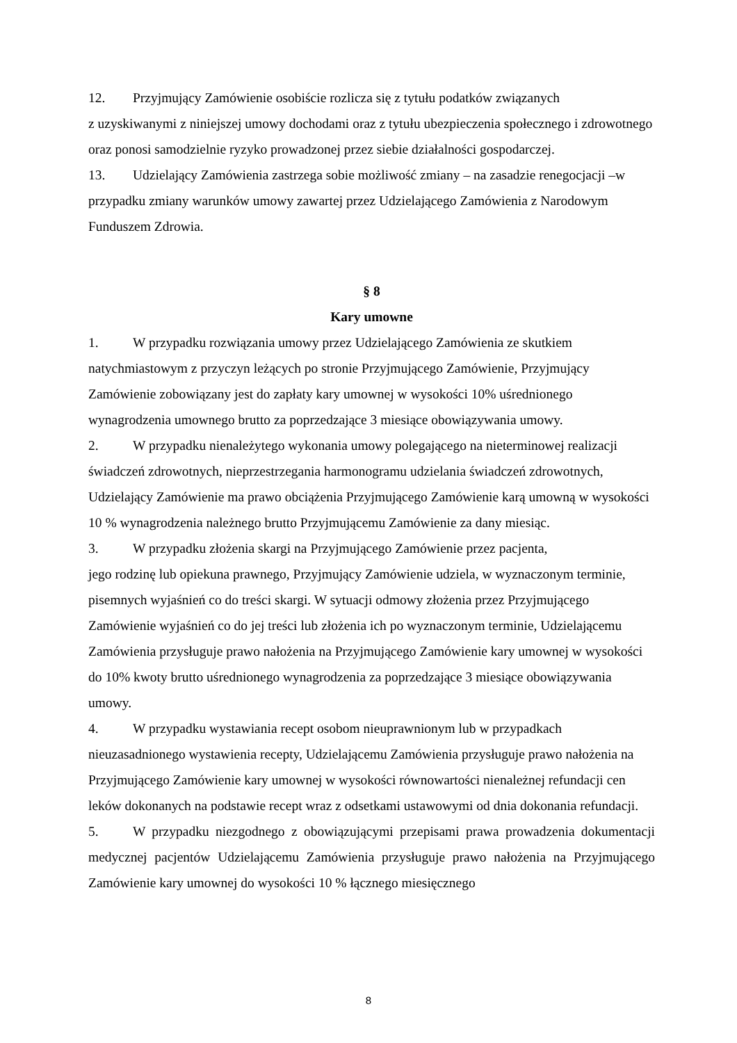12. Przyjmujący Zamówienie osobiście rozlicza się z tytułu podatków związanych
z uzyskiwanymi z niniejszej umowy dochodami oraz z tytułu ubezpieczenia społecznego i zdrowotnego oraz ponosi samodzielnie ryzyko prowadzonej przez siebie działalności gospodarczej.
13. Udzielający Zamówienia zastrzega sobie możliwość zmiany – na zasadzie renegocjacji –w przypadku zmiany warunków umowy zawartej przez Udzielającego Zamówienia z Narodowym Funduszem Zdrowia.
§ 8
Kary umowne
1. W przypadku rozwiązania umowy przez Udzielającego Zamówienia ze skutkiem natychmiastowym z przyczyn leżących po stronie Przyjmującego Zamówienie, Przyjmujący Zamówienie zobowiązany jest do zapłaty kary umownej w wysokości 10% uśrednionego wynagrodzenia umownego brutto za poprzedzające 3 miesiące obowiązywania umowy.
2. W przypadku nienależytego wykonania umowy polegającego na nieterminowej realizacji świadczeń zdrowotnych, nieprzestrzegania harmonogramu udzielania świadczeń zdrowotnych, Udzielający Zamówienie ma prawo obciążenia Przyjmującego Zamówienie karą umowną w wysokości 10 % wynagrodzenia należnego brutto Przyjmującemu Zamówienie za dany miesiąc.
3. W przypadku złożenia skargi na Przyjmującego Zamówienie przez pacjenta,
jego rodzinę lub opiekuna prawnego, Przyjmujący Zamówienie udziela, w wyznaczonym terminie, pisemnych wyjaśnień co do treści skargi. W sytuacji odmowy złożenia przez Przyjmującego Zamówienie wyjaśnień co do jej treści lub złożenia ich po wyznaczonym terminie, Udzielającemu Zamówienia przysługuje prawo nałożenia na Przyjmującego Zamówienie kary umownej w wysokości do 10% kwoty brutto uśrednionego wynagrodzenia za poprzedzające 3 miesiące obowiązywania umowy.
4. W przypadku wystawiania recept osobom nieuprawnionym lub w przypadkach nieuzasadnionego wystawienia recepty, Udzielającemu Zamówienia przysługuje prawo nałożenia na Przyjmującego Zamówienie kary umownej w wysokości równowartości nienależnej refundacji cen leków dokonanych na podstawie recept wraz z odsetkami ustawowymi od dnia dokonania refundacji.
5. W przypadku niezgodnego z obowiązującymi przepisami prawa prowadzenia dokumentacji medycznej pacjentów Udzielającemu Zamówienia przysługuje prawo nałożenia na Przyjmującego Zamówienie kary umownej do wysokości 10 % łącznego miesięcznego
8